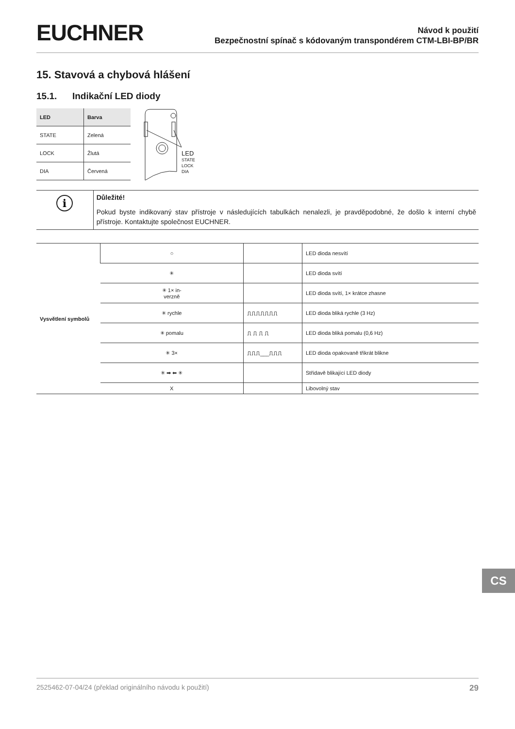EUCHNER
Návod k použití
Bezpečnostní spínač s kódovaným transpondérem CTM-LBI-BP/BR
15. Stavová a chybová hlášení
15.1. Indikační LED diody
| LED | Barva |
| --- | --- |
| STATE | Zelená |
| LOCK | Žlutá |
| DIA | Červená |
LED
STATE
LOCK
DIA
i
Důležité!
Pokud byste indikovaný stav přístroje v následujících tabulkách nenalezli, je pravděpodobné, že došlo k interní chybě přístroje. Kontaktujte společnost EUCHNER.
| Vysvětlení symbolů | ○ | | LED dioda nesvítí |
| | ✳ | | LED dioda svítí |
| | ✳ 1× in- verzně | | LED dioda svítí, 1× krátce zhasne |
| | ✳ rychle | ⎍⎍⎍⎍⎍⎍⎍ | LED dioda bliká rychle (3 Hz) |
| | ✳ pomalu | ⎍ ⎍ ⎍ ⎍ | LED dioda bliká pomalu (0,6 Hz) |
| | ✳ 3× | ⎍⎍⎍___⎍⎍⎍ | LED dioda opakovaně třikrát blikne |
| | ✳ ➡ ⬅ ✳ | | Střídavě blikající LED diody |
| | X | | Libovolný stav |
CS
2525462-07-04/24 (překlad originálního návodu k použití) 29